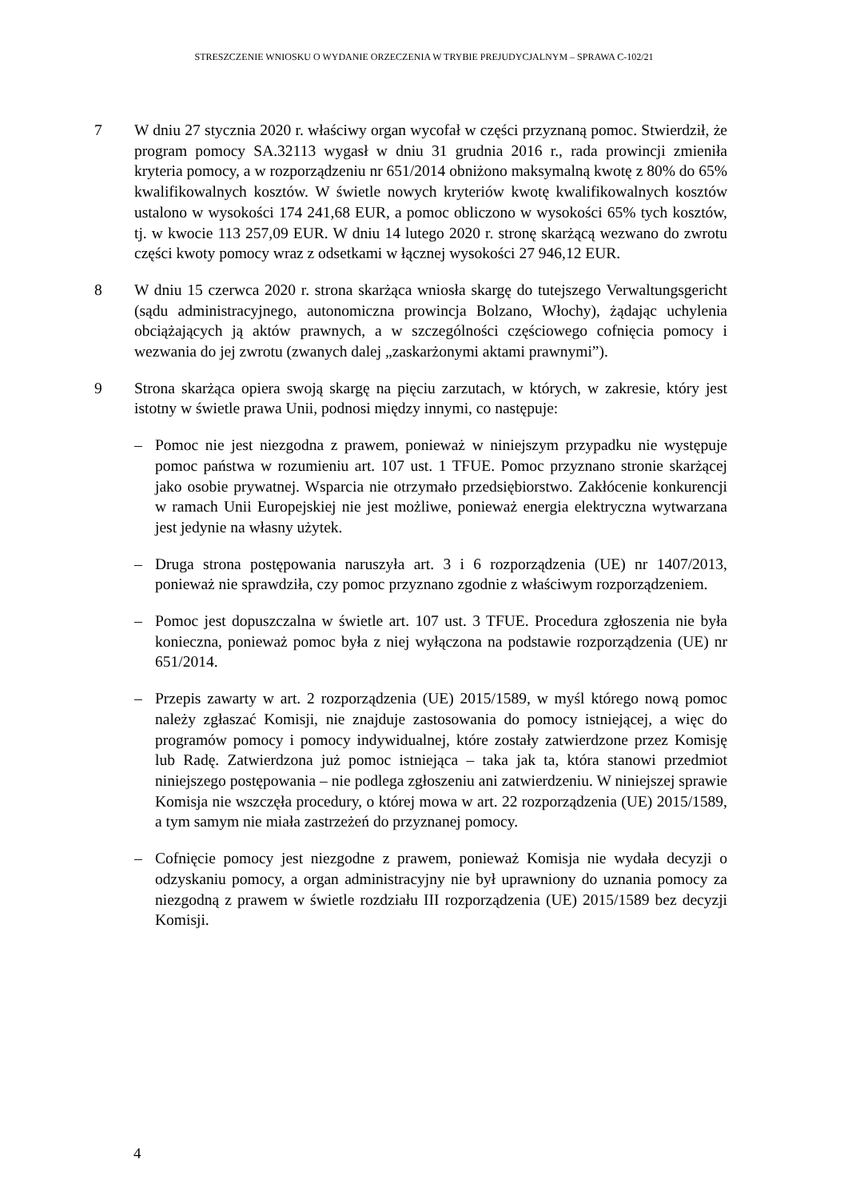STRESZCZENIE WNIOSKU O WYDANIE ORZECZENIA W TRYBIE PREJUDYCJALNYM – SPRAWA C-102/21
7 W dniu 27 stycznia 2020 r. właściwy organ wycofał w części przyznaną pomoc. Stwierdził, że program pomocy SA.32113 wygasł w dniu 31 grudnia 2016 r., rada prowincji zmieniła kryteria pomocy, a w rozporządzeniu nr 651/2014 obniżono maksymalną kwotę z 80% do 65% kwalifikowalnych kosztów. W świetle nowych kryteriów kwotę kwalifikowalnych kosztów ustalono w wysokości 174 241,68 EUR, a pomoc obliczono w wysokości 65% tych kosztów, tj. w kwocie 113 257,09 EUR. W dniu 14 lutego 2020 r. stronę skarżącą wezwano do zwrotu części kwoty pomocy wraz z odsetkami w łącznej wysokości 27 946,12 EUR.
8 W dniu 15 czerwca 2020 r. strona skarżąca wniosła skargę do tutejszego Verwaltungsgericht (sądu administracyjnego, autonomiczna prowincja Bolzano, Włochy), żądając uchylenia obciążających ją aktów prawnych, a w szczególności częściowego cofnięcia pomocy i wezwania do jej zwrotu (zwanych dalej „zaskarżonymi aktami prawnymi”).
9 Strona skarżąca opiera swoją skargę na pięciu zarzutach, w których, w zakresie, który jest istotny w świetle prawa Unii, podnosi między innymi, co następuje:
– Pomoc nie jest niezgodna z prawem, ponieważ w niniejszym przypadku nie występuje pomoc państwa w rozumieniu art. 107 ust. 1 TFUE. Pomoc przyznano stronie skarżącej jako osobie prywatnej. Wsparcia nie otrzymało przedsiębiorstwo. Zakłócenie konkurencji w ramach Unii Europejskiej nie jest możliwe, ponieważ energia elektryczna wytwarzana jest jedynie na własny użytek.
– Druga strona postępowania naruszyła art. 3 i 6 rozporządzenia (UE) nr 1407/2013, ponieważ nie sprawdziła, czy pomoc przyznano zgodnie z właściwym rozporządzeniem.
– Pomoc jest dopuszczalna w świetle art. 107 ust. 3 TFUE. Procedura zgłoszenia nie była konieczna, ponieważ pomoc była z niej wyłączona na podstawie rozporządzenia (UE) nr 651/2014.
– Przepis zawarty w art. 2 rozporządzenia (UE) 2015/1589, w myśl którego nową pomoc należy zgłaszać Komisji, nie znajduje zastosowania do pomocy istniejącej, a więc do programów pomocy i pomocy indywidualnej, które zostały zatwierdzone przez Komisję lub Radę. Zatwierdzona już pomoc istniejąca – taka jak ta, która stanowi przedmiot niniejszego postępowania – nie podlega zgłoszeniu ani zatwierdzeniu. W niniejszej sprawie Komisja nie wszczęła procedury, o której mowa w art. 22 rozporządzenia (UE) 2015/1589, a tym samym nie miała zastrzeżeń do przyznanej pomocy.
– Cofnięcie pomocy jest niezgodne z prawem, ponieważ Komisja nie wydała decyzji o odzyskaniu pomocy, a organ administracyjny nie był uprawniony do uznania pomocy za niezgodną z prawem w świetle rozdziału III rozporządzenia (UE) 2015/1589 bez decyzji Komisji.
4